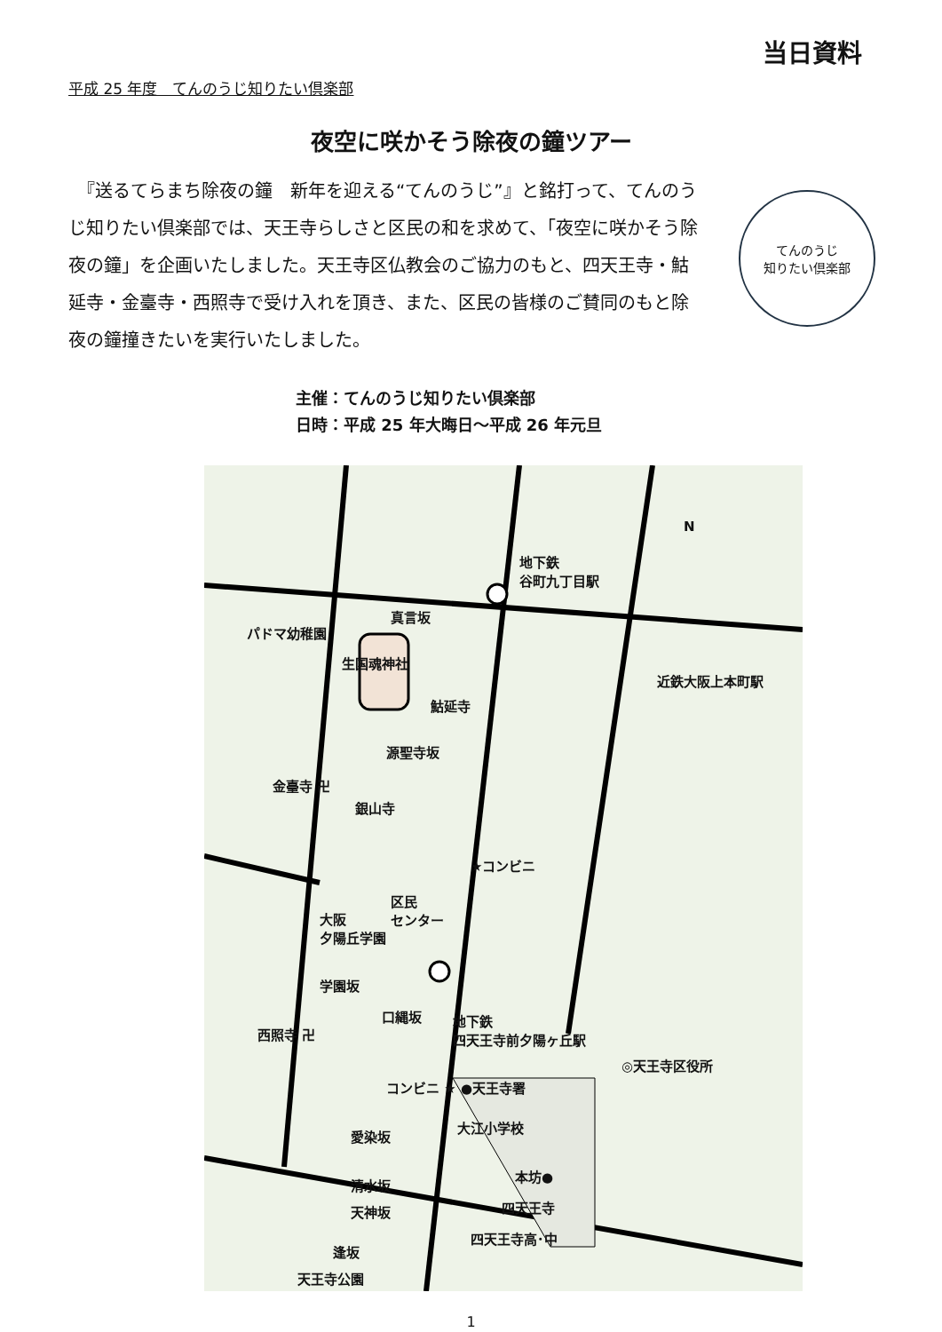当日資料
平成 25 年度　てんのうじ知りたい倶楽部
夜空に咲かそう除夜の鐘ツアー
　『送るてらまち除夜の鐘　新年を迎える“てんのうじ”』と銘打って、てんのうじ知りたい倶楽部では、天王寺らしさと区民の和を求めて、「夜空に咲かそう除夜の鐘」を企画いたしました。天王寺区仏教会のご協力のもと、四天王寺・鮕延寺・金臺寺・西照寺で受け入れを頂き、また、区民の皆様のご賛同のもと除夜の鐘撞きたいを実行いたしました。
てんのうじ
知りたい倶楽部
主催：てんのうじ知りたい倶楽部
日時：平成 25 年大晦日～平成 26 年元旦
地下鉄
谷町九丁目駅
パドマ幼稚園
真言坂
生国魂神社
鮕延寺
源聖寺坂
金臺寺 卍
銀山寺
近鉄大阪上本町駅
★コンビニ
区民
センター 大阪
夕陽丘学園
学園坂
口縄坂
西照寺 卍
地下鉄
四天王寺前夕陽ヶ丘駅
◎天王寺区役所
コンビニ ★ ●天王寺署
大江小学校
愛染坂
清水坂
天神坂
本坊●
四天王寺
四天王寺高･中
逢坂
天王寺公園
N
1